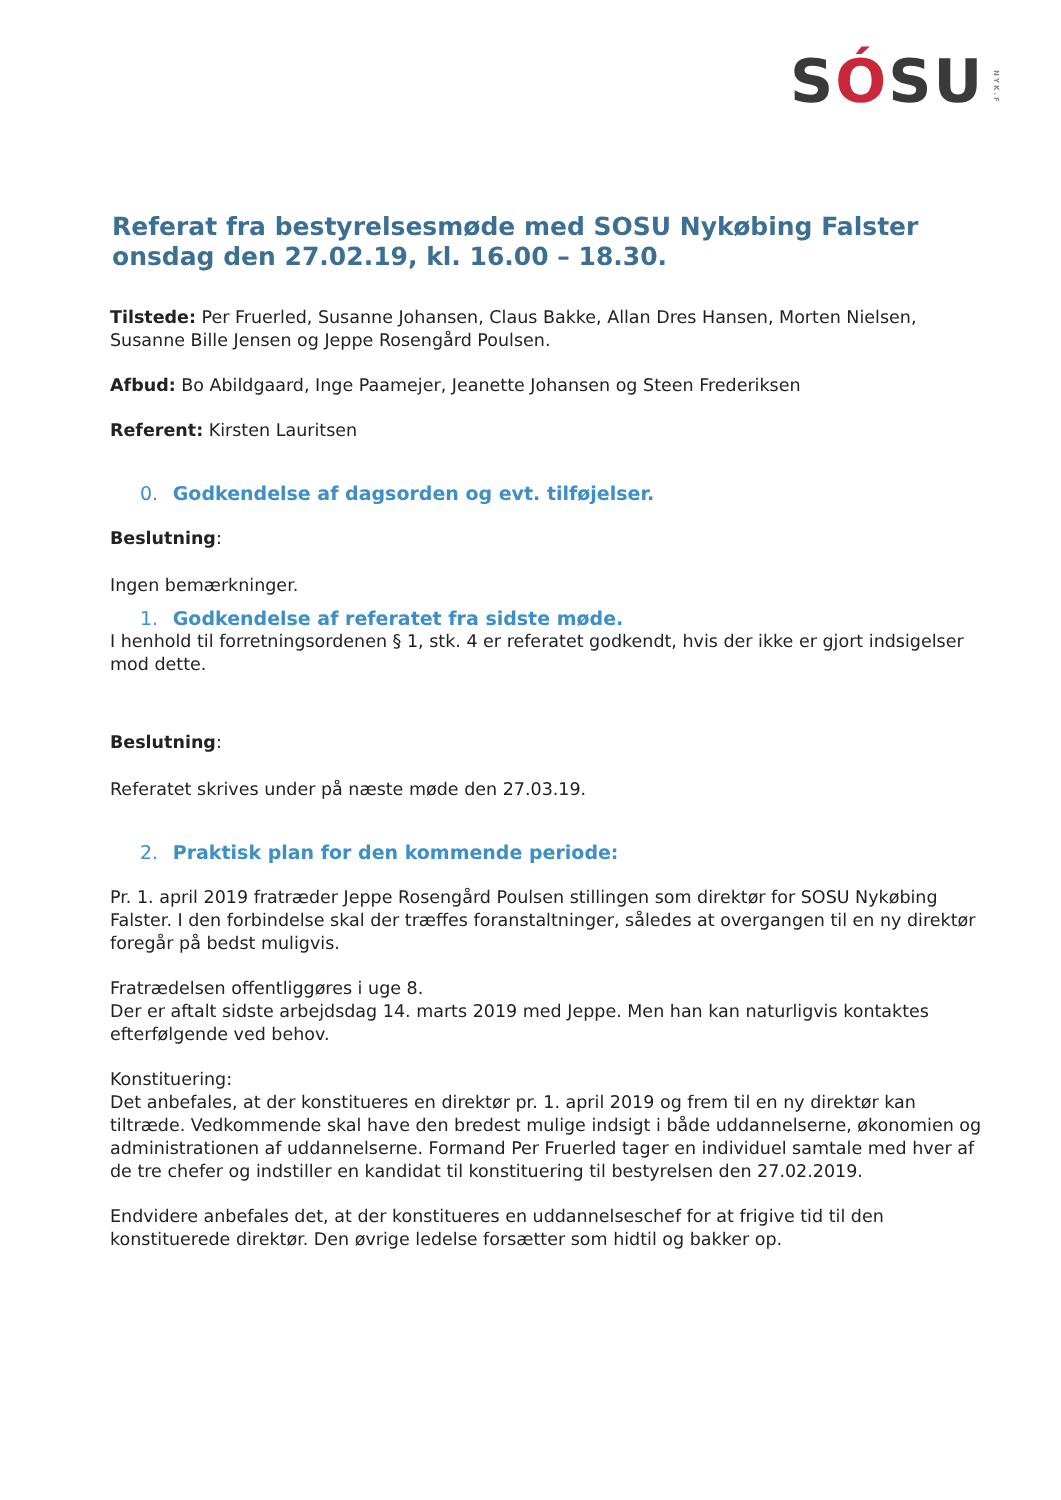SÓSUNYK.F
Referat fra bestyrelsesmøde med SOSU Nykøbing Falster onsdag den 27.02.19, kl. 16.00 – 18.30.
Tilstede: Per Fruerled, Susanne Johansen, Claus Bakke, Allan Dres Hansen, Morten Nielsen, Susanne Bille Jensen og Jeppe Rosengård Poulsen.
Afbud: Bo Abildgaard, Inge Paamejer, Jeanette Johansen og Steen Frederiksen
Referent: Kirsten Lauritsen
0. Godkendelse af dagsorden og evt. tilføjelser.
Beslutning:
Ingen bemærkninger.
1. Godkendelse af referatet fra sidste møde.
I henhold til forretningsordenen § 1, stk. 4 er referatet godkendt, hvis der ikke er gjort indsigelser mod dette.
Beslutning:
Referatet skrives under på næste møde den 27.03.19.
2. Praktisk plan for den kommende periode:
Pr. 1. april 2019 fratræder Jeppe Rosengård Poulsen stillingen som direktør for SOSU Nykøbing Falster. I den forbindelse skal der træffes foranstaltninger, således at overgangen til en ny direktør foregår på bedst muligvis.
Fratrædelsen offentliggøres i uge 8.
Der er aftalt sidste arbejdsdag 14. marts 2019 med Jeppe. Men han kan naturligvis kontaktes efterfølgende ved behov.
Konstituering:
Det anbefales, at der konstitueres en direktør pr. 1. april 2019 og frem til en ny direktør kan tiltræde. Vedkommende skal have den bredest mulige indsigt i både uddannelserne, økonomien og administrationen af uddannelserne. Formand Per Fruerled tager en individuel samtale med hver af de tre chefer og indstiller en kandidat til konstituering til bestyrelsen den 27.02.2019.
Endvidere anbefales det, at der konstitueres en uddannelseschef for at frigive tid til den konstituerede direktør. Den øvrige ledelse forsætter som hidtil og bakker op.